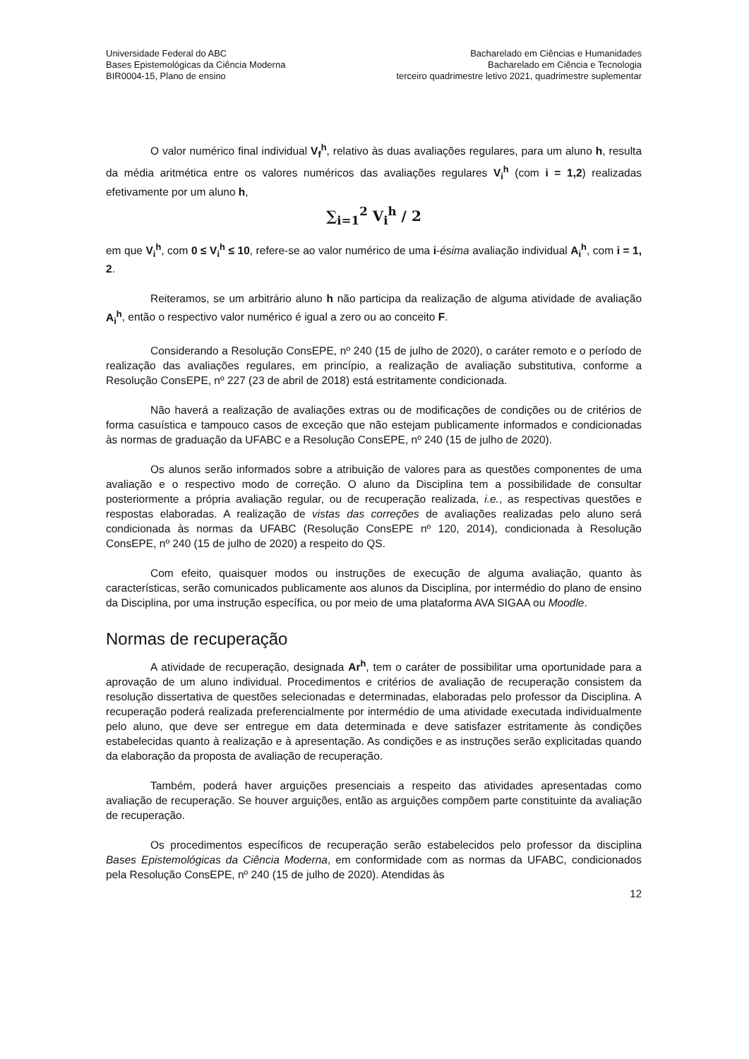Universidade Federal do ABC
Bases Epistemológicas da Ciência Moderna
BIR0004-15, Plano de ensino
Bacharelado em Ciências e Humanidades
Bacharelado em Ciência e Tecnologia
terceiro quadrimestre letivo 2021, quadrimestre suplementar
O valor numérico final individual V<sub>f</sub><sup>h</sup>, relativo às duas avaliações regulares, para um aluno h, resulta da média aritmética entre os valores numéricos das avaliações regulares V<sub>i</sub><sup>h</sup> (com i = 1,2) realizadas efetivamente por um aluno h,
∑<sub>i=1</sub><sup>2</sup> V<sub>i</sub><sup>h</sup> / 2
em que V<sub>i</sub><sup>h</sup>, com 0 ≤ V<sub>i</sub><sup>h</sup> ≤ 10, refere-se ao valor numérico de uma i-ésima avaliação individual A<sub>i</sub><sup>h</sup>, com i = 1, 2.
Reiteramos, se um arbitrário aluno h não participa da realização de alguma atividade de avaliação A<sub>i</sub><sup>h</sup>, então o respectivo valor numérico é igual a zero ou ao conceito F.
Considerando a Resolução ConsEPE, nº 240 (15 de julho de 2020), o caráter remoto e o período de realização das avaliações regulares, em princípio, a realização de avaliação substitutiva, conforme a Resolução ConsEPE, nº 227 (23 de abril de 2018) está estritamente condicionada.
Não haverá a realização de avaliações extras ou de modificações de condições ou de critérios de forma casuística e tampouco casos de exceção que não estejam publicamente informados e condicionadas às normas de graduação da UFABC e a Resolução ConsEPE, nº 240 (15 de julho de 2020).
Os alunos serão informados sobre a atribuição de valores para as questões componentes de uma avaliação e o respectivo modo de correção. O aluno da Disciplina tem a possibilidade de consultar posteriormente a própria avaliação regular, ou de recuperação realizada, i.e., as respectivas questões e respostas elaboradas. A realização de vistas das correções de avaliações realizadas pelo aluno será condicionada às normas da UFABC (Resolução ConsEPE nº 120, 2014), condicionada à Resolução ConsEPE, nº 240 (15 de julho de 2020) a respeito do QS.
Com efeito, quaisquer modos ou instruções de execução de alguma avaliação, quanto às características, serão comunicados publicamente aos alunos da Disciplina, por intermédio do plano de ensino da Disciplina, por uma instrução específica, ou por meio de uma plataforma AVA SIGAA ou Moodle.
Normas de recuperação
A atividade de recuperação, designada Ar<sup>h</sup>, tem o caráter de possibilitar uma oportunidade para a aprovação de um aluno individual. Procedimentos e critérios de avaliação de recuperação consistem da resolução dissertativa de questões selecionadas e determinadas, elaboradas pelo professor da Disciplina. A recuperação poderá realizada preferencialmente por intermédio de uma atividade executada individualmente pelo aluno, que deve ser entregue em data determinada e deve satisfazer estritamente às condições estabelecidas quanto à realização e à apresentação. As condições e as instruções serão explicitadas quando da elaboração da proposta de avaliação de recuperação.
Também, poderá haver arguições presenciais a respeito das atividades apresentadas como avaliação de recuperação. Se houver arguições, então as arguições compõem parte constituinte da avaliação de recuperação.
Os procedimentos específicos de recuperação serão estabelecidos pelo professor da disciplina Bases Epistemológicas da Ciência Moderna, em conformidade com as normas da UFABC, condicionados pela Resolução ConsEPE, nº 240 (15 de julho de 2020). Atendidas às
12